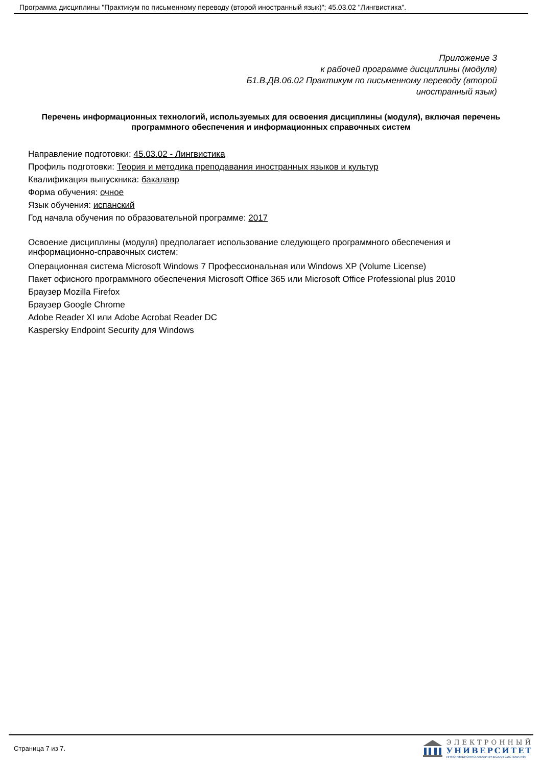Программа дисциплины "Практикум по письменному переводу (второй иностранный язык)"; 45.03.02 "Лингвистика".
Приложение 3
к рабочей программе дисциплины (модуля)
Б1.В.ДВ.06.02 Практикум по письменному переводу (второй
иностранный язык)
Перечень информационных технологий, используемых для освоения дисциплины (модуля), включая перечень программного обеспечения и информационных справочных систем
Направление подготовки: 45.03.02 - Лингвистика
Профиль подготовки: Теория и методика преподавания иностранных языков и культур
Квалификация выпускника: бакалавр
Форма обучения: очное
Язык обучения: испанский
Год начала обучения по образовательной программе: 2017
Освоение дисциплины (модуля) предполагает использование следующего программного обеспечения и информационно-справочных систем:
Операционная система Microsoft Windows 7 Профессиональная или Windows XP (Volume License)
Пакет офисного программного обеспечения Microsoft Office 365 или Microsoft Office Professional plus 2010
Браузер Mozilla Firefox
Браузер Google Chrome
Adobe Reader XI или Adobe Acrobat Reader DC
Kaspersky Endpoint Security для Windows
Страница 7 из 7.
ЭЛЕКТРОННЫЙ
УНИВЕРСИТЕТ
ИНФОРМАЦИОННО-АНАЛИТИЧЕСКАЯ СИСТЕМА КФУ